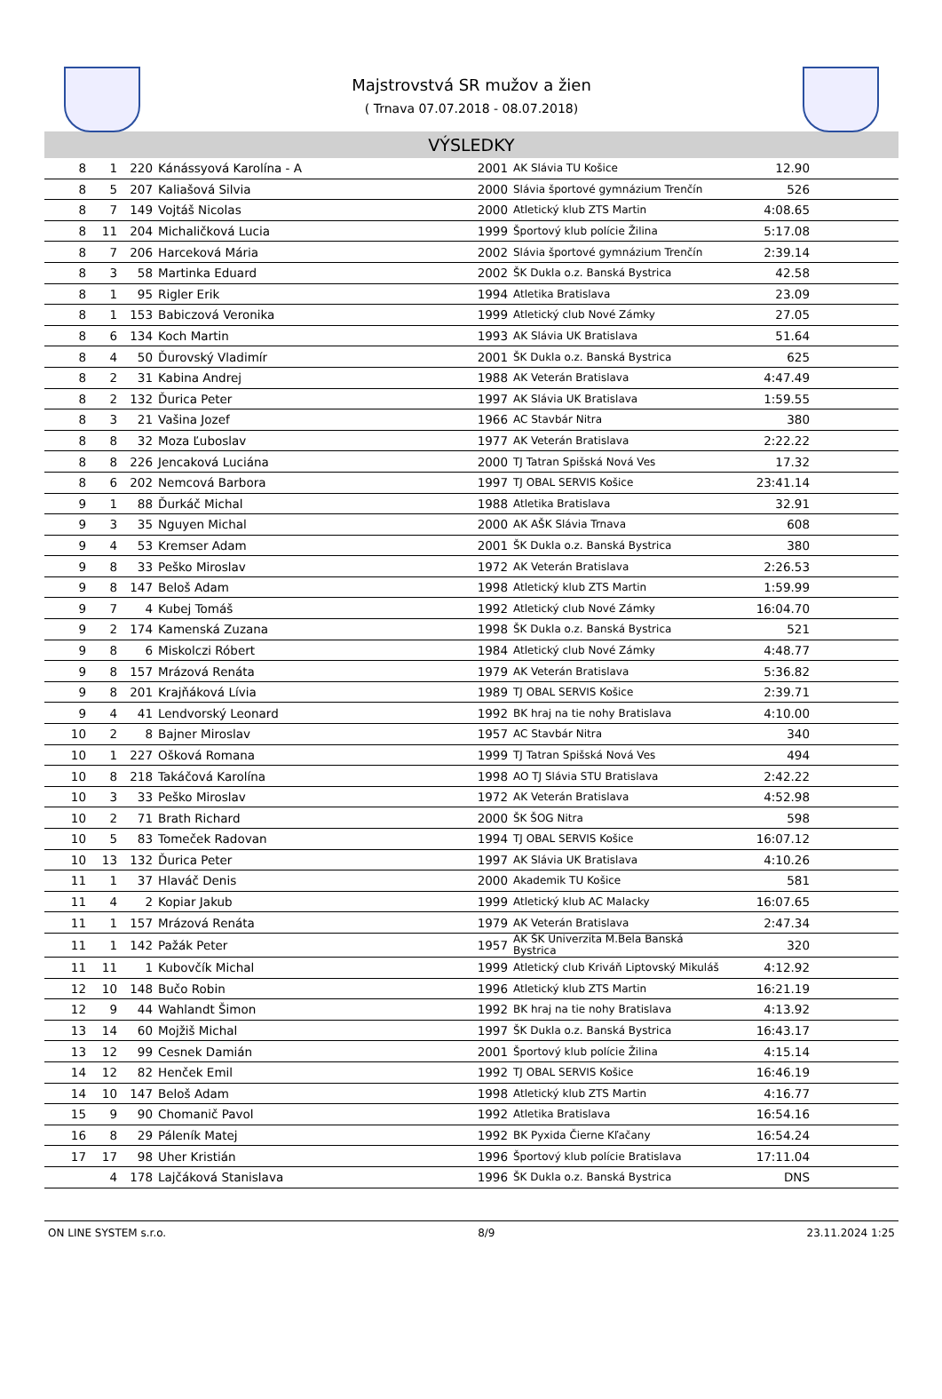Majstrovstvá SR mužov a žien
( Trnava 07.07.2018 - 08.07.2018)
VÝSLEDKY
| 8 | 1 | 220 | Kánássyová Karolína - A | 2001 | AK Slávia TU Košice | 12.90 | |
| 8 | 5 | 207 | Kaliašová Silvia | 2000 | Slávia športové gymnázium Trenčín | 526 | |
| 8 | 7 | 149 | Vojtáš Nicolas | 2000 | Atletický klub ZTS Martin | 4:08.65 | |
| 8 | 11 | 204 | Michaličková Lucia | 1999 | Športový klub polície Žilina | 5:17.08 | |
| 8 | 7 | 206 | Harceková Mária | 2002 | Slávia športové gymnázium Trenčín | 2:39.14 | |
| 8 | 3 | 58 | Martinka Eduard | 2002 | ŠK Dukla o.z. Banská Bystrica | 42.58 | |
| 8 | 1 | 95 | Rigler Erik | 1994 | Atletika Bratislava | 23.09 | |
| 8 | 1 | 153 | Babiczová Veronika | 1999 | Atletický club Nové Zámky | 27.05 | |
| 8 | 6 | 134 | Koch Martin | 1993 | AK Slávia UK Bratislava | 51.64 | |
| 8 | 4 | 50 | Ďurovský Vladimír | 2001 | ŠK Dukla o.z. Banská Bystrica | 625 | |
| 8 | 2 | 31 | Kabina Andrej | 1988 | AK Veterán Bratislava | 4:47.49 | |
| 8 | 2 | 132 | Ďurica Peter | 1997 | AK Slávia UK Bratislava | 1:59.55 | |
| 8 | 3 | 21 | Vašina Jozef | 1966 | AC Stavbár Nitra | 380 | |
| 8 | 8 | 32 | Moza Ľuboslav | 1977 | AK Veterán Bratislava | 2:22.22 | |
| 8 | 8 | 226 | Jencaková Luciána | 2000 | TJ Tatran Spišská Nová Ves | 17.32 | |
| 8 | 6 | 202 | Nemcová Barbora | 1997 | TJ OBAL SERVIS Košice | 23:41.14 | |
| 9 | 1 | 88 | Ďurkáč Michal | 1988 | Atletika Bratislava | 32.91 | |
| 9 | 3 | 35 | Nguyen Michal | 2000 | AK AŠK Slávia Trnava | 608 | |
| 9 | 4 | 53 | Kremser Adam | 2001 | ŠK Dukla o.z. Banská Bystrica | 380 | |
| 9 | 8 | 33 | Peško Miroslav | 1972 | AK Veterán Bratislava | 2:26.53 | |
| 9 | 8 | 147 | Beloš Adam | 1998 | Atletický klub ZTS Martin | 1:59.99 | |
| 9 | 7 | 4 | Kubej Tomáš | 1992 | Atletický club Nové Zámky | 16:04.70 | |
| 9 | 2 | 174 | Kamenská Zuzana | 1998 | ŠK Dukla o.z. Banská Bystrica | 521 | |
| 9 | 8 | 6 | Miskolczi Róbert | 1984 | Atletický club Nové Zámky | 4:48.77 | |
| 9 | 8 | 157 | Mrázová Renáta | 1979 | AK Veterán Bratislava | 5:36.82 | |
| 9 | 8 | 201 | Krajňáková Lívia | 1989 | TJ OBAL SERVIS Košice | 2:39.71 | |
| 9 | 4 | 41 | Lendvorský Leonard | 1992 | BK hraj na tie nohy Bratislava | 4:10.00 | |
| 10 | 2 | 8 | Bajner Miroslav | 1957 | AC Stavbár Nitra | 340 | |
| 10 | 1 | 227 | Ošková Romana | 1999 | TJ Tatran Spišská Nová Ves | 494 | |
| 10 | 8 | 218 | Takáčová Karolína | 1998 | AO TJ Slávia STU Bratislava | 2:42.22 | |
| 10 | 3 | 33 | Peško Miroslav | 1972 | AK Veterán Bratislava | 4:52.98 | |
| 10 | 2 | 71 | Brath Richard | 2000 | ŠK ŠOG Nitra | 598 | |
| 10 | 5 | 83 | Tomeček Radovan | 1994 | TJ OBAL SERVIS Košice | 16:07.12 | |
| 10 | 13 | 132 | Ďurica Peter | 1997 | AK Slávia UK Bratislava | 4:10.26 | |
| 11 | 1 | 37 | Hlaváč Denis | 2000 | Akademik TU Košice | 581 | |
| 11 | 4 | 2 | Kopiar Jakub | 1999 | Atletický klub AC Malacky | 16:07.65 | |
| 11 | 1 | 157 | Mrázová Renáta | 1979 | AK Veterán Bratislava | 2:47.34 | |
| 11 | 1 | 142 | Pažák Peter | 1957 | AK ŠK Univerzita M.Bela Banská Bystrica | 320 | |
| 11 | 11 | 1 | Kubovčík Michal | 1999 | Atletický club Kriváň Liptovský Mikuláš | 4:12.92 | |
| 12 | 10 | 148 | Bučo Robin | 1996 | Atletický klub ZTS Martin | 16:21.19 | |
| 12 | 9 | 44 | Wahlandt Šimon | 1992 | BK hraj na tie nohy Bratislava | 4:13.92 | |
| 13 | 14 | 60 | Mojžiš Michal | 1997 | ŠK Dukla o.z. Banská Bystrica | 16:43.17 | |
| 13 | 12 | 99 | Cesnek Damián | 2001 | Športový klub polície Žilina | 4:15.14 | |
| 14 | 12 | 82 | Henček Emil | 1992 | TJ OBAL SERVIS Košice | 16:46.19 | |
| 14 | 10 | 147 | Beloš Adam | 1998 | Atletický klub ZTS Martin | 4:16.77 | |
| 15 | 9 | 90 | Chomanič Pavol | 1992 | Atletika Bratislava | 16:54.16 | |
| 16 | 8 | 29 | Páleník Matej | 1992 | BK Pyxida Čierne Kľačany | 16:54.24 | |
| 17 | 17 | 98 | Uher Kristián | 1996 | Športový klub polície Bratislava | 17:11.04 | |
| | 4 | 178 | Lajčáková Stanislava | 1996 | ŠK Dukla o.z. Banská Bystrica | DNS | |
ON LINE SYSTEM s.r.o. 8/9 23.11.2024 1:25